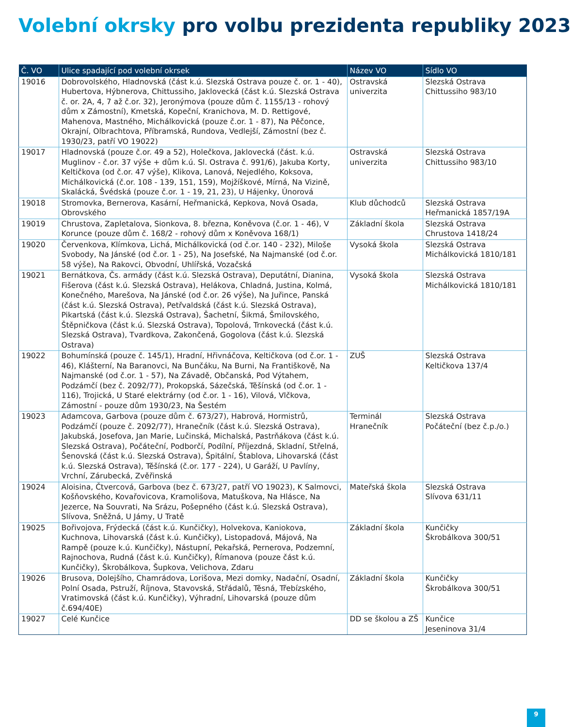Volební okrsky pro volbu prezidenta republiky 2023
| Č. VO | Ulice spadající pod volební okrsek | Název VO | Sídlo VO |
| --- | --- | --- | --- |
| 19016 | Dobrovolského, Hladnovská (část k.ú. Slezská Ostrava pouze č. or. 1 - 40), Hubertova, Hýbnerova, Chittussiho, Jaklovecká (část k.ú. Slezská Ostrava č. or. 2A, 4, 7 až č.or. 32), Jeronýmova (pouze dům č. 1155/13 - rohový dům x Zámostní), Kmetská, Kopeční, Kranichova, M. D. Rettigové, Mahenova, Mastného, Michálkovická (pouze č.or. 1 - 87), Na Pěčonce, Okrajní, Olbrachtova, Příbramská, Rundova, Vedlejší, Zámostní (bez č. 1930/23, patří VO 19022) | Ostravská univerzita | Slezská Ostrava Chittussiho 983/10 |
| 19017 | Hladnovská (pouze č.or. 49 a 52), Holečkova, Jaklovecká (část. k.ú. Muglinov - č.or. 37 výše + dům k.ú. Sl. Ostrava č. 991/6), Jakuba Korty, Keltičkova (od č.or. 47 výše), Klikova, Lanová, Nejedlého, Koksova, Michálkovická (č.or. 108 - 139, 151, 159), Mojžíškové, Mírná, Na Vizině, Skalácká, Švédská (pouze č.or. 1 - 19, 21, 23), U Hájenky, Únorová | Ostravská univerzita | Slezská Ostrava Chittussiho 983/10 |
| 19018 | Stromovka, Bernerova, Kasární, Heřmanická, Kepkova, Nová Osada, Obrovského | Klub důchodců | Slezská Ostrava Heřmanická 1857/19A |
| 19019 | Chrustova, Zapletalova, Sionkova, 8. března, Koněvova (č.or. 1 - 46), V Korunce (pouze dům č. 168/2 - rohový dům x Koněvova 168/1) | Základní škola | Slezská Ostrava Chrustova 1418/24 |
| 19020 | Červenkova, Klímkova, Lichá, Michálkovická (od č.or. 140 - 232), Miloše Svobody, Na Jánské (od č.or. 1 - 25), Na Josefské, Na Najmanské (od č.or. 58 výše), Na Rakovci, Obvodní, Uhlířská, Vozačská | Vysoká škola | Slezská Ostrava Michálkovická 1810/181 |
| 19021 | Bernátkova, Čs. armády (část k.ú. Slezská Ostrava), Deputátní, Dianina, Fišerova (část k.ú. Slezská Ostrava), Helákova, Chladná, Justina, Kolmá, Konečného, Marešova, Na Jánské (od č.or. 26 výše), Na Juřince, Panská (část k.ú. Slezská Ostrava), Petřvaldská (část k.ú. Slezská Ostrava), Pikartská (část k.ú. Slezská Ostrava), Šachetní, Šikmá, Šmilovského, Štěpničkova (část k.ú. Slezská Ostrava), Topolová, Trnkovecká (část k.ú. Slezská Ostrava), Tvardkova, Zakončená, Gogolova (část k.ú. Slezská Ostrava) | Vysoká škola | Slezská Ostrava Michálkovická 1810/181 |
| 19022 | Bohumínská (pouze č. 145/1), Hradní, Hřivnáčova, Keltičkova (od č.or. 1 - 46), Klášterní, Na Baranovci, Na Bunčáku, Na Burni, Na Františkově, Na Najmanské (od č.or. 1 - 57), Na Závadě, Občanská, Pod Výtahem, Podzámčí (bez č. 2092/77), Prokopská, Sázečská, Těšínská (od č.or. 1 - 116), Trojická, U Staré elektrárny (od č.or. 1 - 16), Vilová, Vlčkova, Zámostní - pouze dům 1930/23, Na Šestém | ZUŠ | Slezská Ostrava Keltičkova 137/4 |
| 19023 | Adamcova, Garbova (pouze dům č. 673/27), Habrová, Hormistrů, Podzámčí (pouze č. 2092/77), Hranečník (část k.ú. Slezská Ostrava), Jakubská, Josefova, Jan Marie, Lučinská, Michalská, Pastrňákova (část k.ú. Slezská Ostrava), Počáteční, Podborčí, Podílní, Příjezdná, Skladní, Střelná, Šenovská (část k.ú. Slezská Ostrava), Špitální, Štablova, Lihovarská (část k.ú. Slezská Ostrava), Těšínská (č.or. 177 - 224), U Garáží, U Pavlíny, Vrchní, Zárubecká, Zvěřinská | Terminál Hranečník | Slezská Ostrava Počáteční (bez č.p./o.) |
| 19024 | Aloisina, Čtvercová, Garbova (bez č. 673/27, patří VO 19023), K Salmovci, Košňovského, Kovařovicova, Kramolišova, Matuškova, Na Hlásce, Na Jezerce, Na Souvrati, Na Srázu, Pošepného (část k.ú. Slezská Ostrava), Slívova, Sněžná, U Jámy, U Tratě | Mateřská škola | Slezská Ostrava Slívova 631/11 |
| 19025 | Bořivojova, Frýdecká (část k.ú. Kunčičky), Holvekova, Kaniokova, Kuchnova, Lihovarská (část k.ú. Kunčičky), Listopadová, Májová, Na Rampě (pouze k.ú. Kunčičky), Nástupní, Pekařská, Pernerova, Podzemní, Rajnochova, Rudná (část k.ú. Kunčičky), Římanova (pouze část k.ú. Kunčičky), Škrobálkova, Šupkova, Velichova, Zdaru | Základní škola | Kunčičky Škrobálkova 300/51 |
| 19026 | Brusova, Dolejšího, Chamrádova, Lorišova, Mezi domky, Nadační, Osadní, Polní Osada, Pstruží, Říjnova, Stavovská, Střádalů, Těsná, Třebízského, Vratimovská (část k.ú. Kunčičky), Výhradní, Lihovarská (pouze dům č.694/40E) | Základní škola | Kunčičky Škrobálkova 300/51 |
| 19027 | Celé Kunčice | DD se školou a ZŠ | Kunčice Jeseninova 31/4 |
9